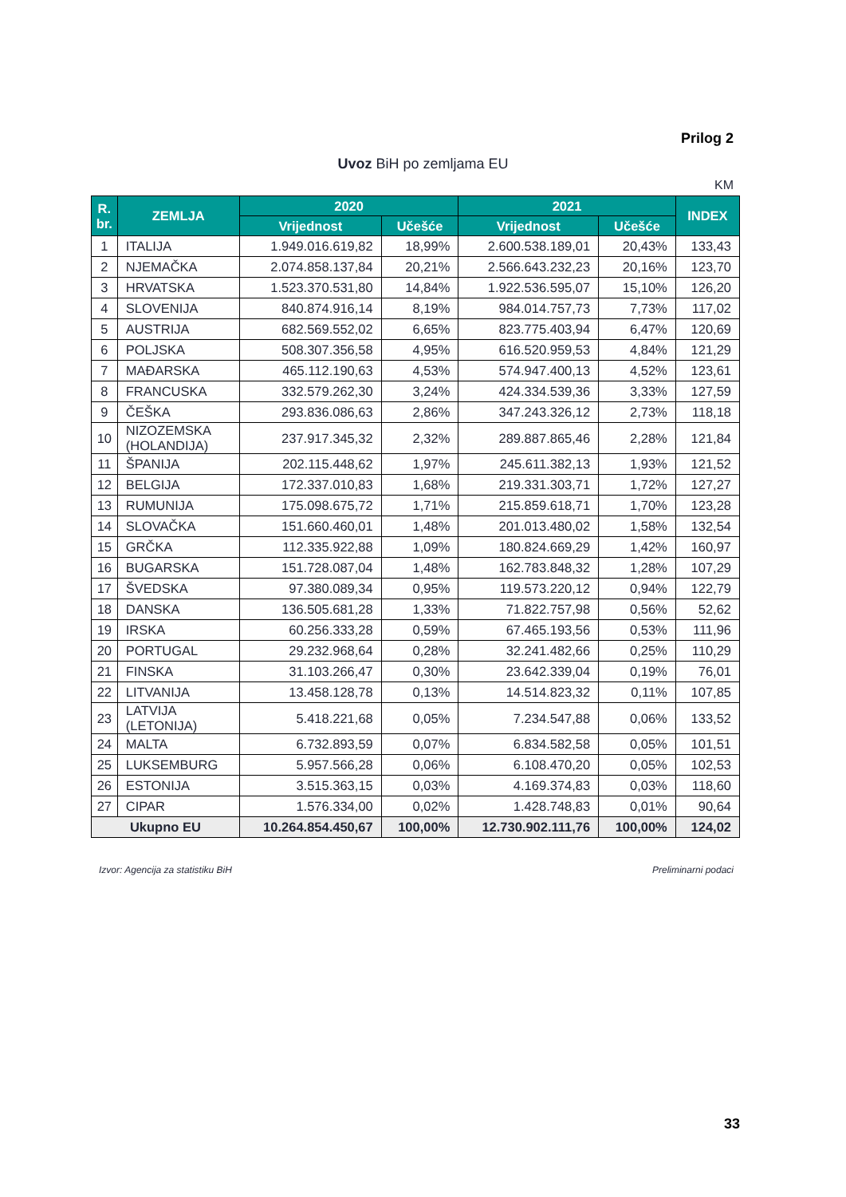Prilog 2
Uvoz BiH po zemljama EU
KM
| R. br. | ZEMLJA | 2020 | | 2021 | | INDEX |
| --- | --- | --- | --- | --- | --- | --- |
| | | Vrijednost | Učešće | Vrijednost | Učešće | |
| 1 | ITALIJA | 1.949.016.619,82 | 18,99% | 2.600.538.189,01 | 20,43% | 133,43 |
| 2 | NJEMAČKA | 2.074.858.137,84 | 20,21% | 2.566.643.232,23 | 20,16% | 123,70 |
| 3 | HRVATSKA | 1.523.370.531,80 | 14,84% | 1.922.536.595,07 | 15,10% | 126,20 |
| 4 | SLOVENIJA | 840.874.916,14 | 8,19% | 984.014.757,73 | 7,73% | 117,02 |
| 5 | AUSTRIJA | 682.569.552,02 | 6,65% | 823.775.403,94 | 6,47% | 120,69 |
| 6 | POLJSKA | 508.307.356,58 | 4,95% | 616.520.959,53 | 4,84% | 121,29 |
| 7 | MAĐARSKA | 465.112.190,63 | 4,53% | 574.947.400,13 | 4,52% | 123,61 |
| 8 | FRANCUSKA | 332.579.262,30 | 3,24% | 424.334.539,36 | 3,33% | 127,59 |
| 9 | ČEŠKA | 293.836.086,63 | 2,86% | 347.243.326,12 | 2,73% | 118,18 |
| 10 | NIZOZEMSKA (HOLANDIJA) | 237.917.345,32 | 2,32% | 289.887.865,46 | 2,28% | 121,84 |
| 11 | ŠPANIJA | 202.115.448,62 | 1,97% | 245.611.382,13 | 1,93% | 121,52 |
| 12 | BELGIJA | 172.337.010,83 | 1,68% | 219.331.303,71 | 1,72% | 127,27 |
| 13 | RUMUNIJA | 175.098.675,72 | 1,71% | 215.859.618,71 | 1,70% | 123,28 |
| 14 | SLOVAČKA | 151.660.460,01 | 1,48% | 201.013.480,02 | 1,58% | 132,54 |
| 15 | GRČKA | 112.335.922,88 | 1,09% | 180.824.669,29 | 1,42% | 160,97 |
| 16 | BUGARSKA | 151.728.087,04 | 1,48% | 162.783.848,32 | 1,28% | 107,29 |
| 17 | ŠVEDSKA | 97.380.089,34 | 0,95% | 119.573.220,12 | 0,94% | 122,79 |
| 18 | DANSKA | 136.505.681,28 | 1,33% | 71.822.757,98 | 0,56% | 52,62 |
| 19 | IRSKA | 60.256.333,28 | 0,59% | 67.465.193,56 | 0,53% | 111,96 |
| 20 | PORTUGAL | 29.232.968,64 | 0,28% | 32.241.482,66 | 0,25% | 110,29 |
| 21 | FINSKA | 31.103.266,47 | 0,30% | 23.642.339,04 | 0,19% | 76,01 |
| 22 | LITVANIJA | 13.458.128,78 | 0,13% | 14.514.823,32 | 0,11% | 107,85 |
| 23 | LATVIJA (LETONIJA) | 5.418.221,68 | 0,05% | 7.234.547,88 | 0,06% | 133,52 |
| 24 | MALTA | 6.732.893,59 | 0,07% | 6.834.582,58 | 0,05% | 101,51 |
| 25 | LUKSEMBURG | 5.957.566,28 | 0,06% | 6.108.470,20 | 0,05% | 102,53 |
| 26 | ESTONIJA | 3.515.363,15 | 0,03% | 4.169.374,83 | 0,03% | 118,60 |
| 27 | CIPAR | 1.576.334,00 | 0,02% | 1.428.748,83 | 0,01% | 90,64 |
| Ukupno EU | | 10.264.854.450,67 | 100,00% | 12.730.902.111,76 | 100,00% | 124,02 |
Izvor: Agencija za statistiku BiH
Preliminarni podaci
33